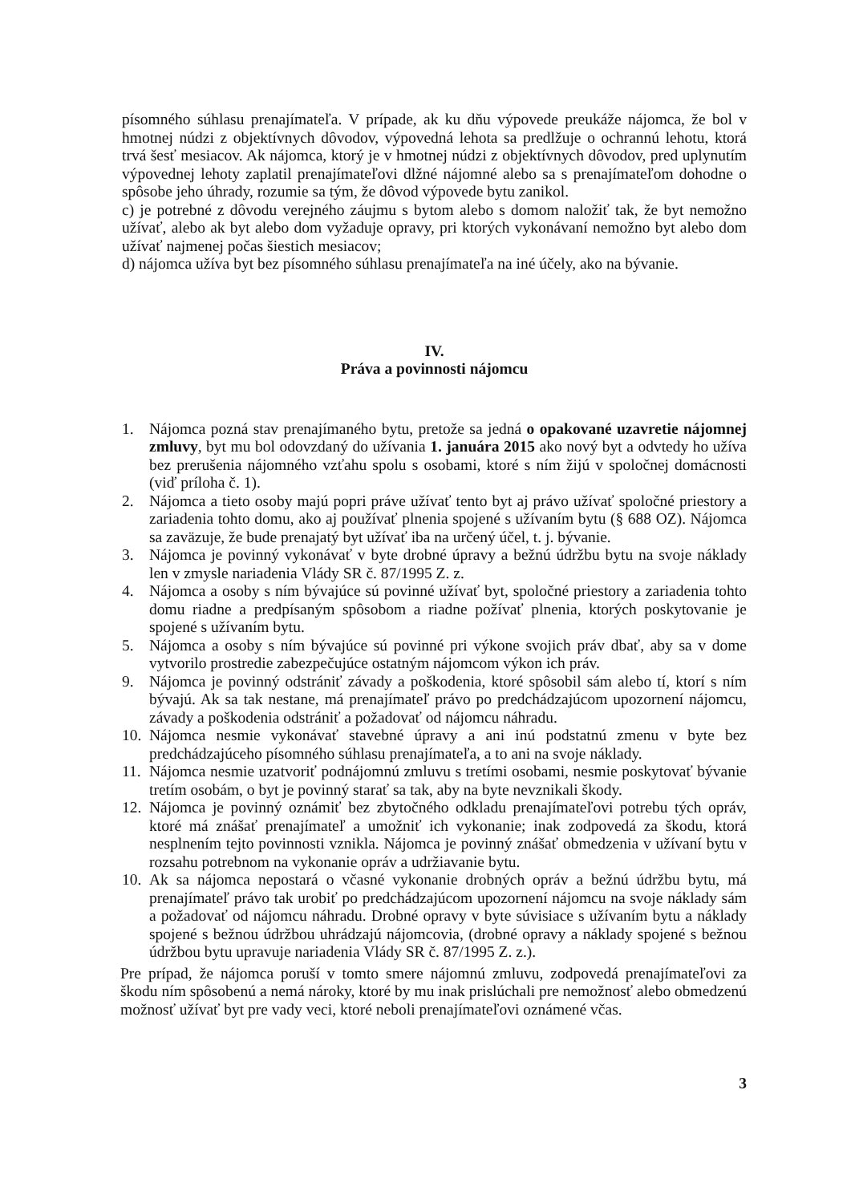písomného súhlasu prenajímateľa. V prípade, ak ku dňu výpovede preukáže nájomca, že bol v hmotnej núdzi z objektívnych dôvodov, výpovedná lehota sa predlžuje o ochrannú lehotu, ktorá trvá šesť mesiacov. Ak nájomca, ktorý je v hmotnej núdzi z objektívnych dôvodov, pred uplynutím výpovednej lehoty zaplatil prenajímateľovi dlžné nájomné alebo sa s prenajímateľom dohodne o spôsobe jeho úhrady, rozumie sa tým, že dôvod výpovede bytu zanikol.
c) je potrebné z dôvodu verejného záujmu s bytom alebo s domom naložiť tak, že byt nemožno užívať, alebo ak byt alebo dom vyžaduje opravy, pri ktorých vykonávaní nemožno byt alebo dom užívať najmenej počas šiestich mesiacov;
d) nájomca užíva byt bez písomného súhlasu prenajímateľa na iné účely, ako na bývanie.
IV.
Práva a povinnosti nájomcu
1. Nájomca pozná stav prenajímaného bytu, pretože sa jedná o opakované uzavretie nájomnej zmluvy, byt mu bol odovzdaný do užívania 1. januára 2015 ako nový byt a odvtedy ho užíva bez prerušenia nájomného vzťahu spolu s osobami, ktoré s ním žijú v spoločnej domácnosti (viď príloha č. 1).
2. Nájomca a tieto osoby majú popri práve užívať tento byt aj právo užívať spoločné priestory a zariadenia tohto domu, ako aj používať plnenia spojené s užívaním bytu (§ 688 OZ). Nájomca sa zaväzuje, že bude prenajatý byt užívať iba na určený účel, t. j. bývanie.
3. Nájomca je povinný vykonávať v byte drobné úpravy a bežnú údržbu bytu na svoje náklady len v zmysle nariadenia Vlády SR č. 87/1995 Z. z.
4. Nájomca a osoby s ním bývajúce sú povinné užívať byt, spoločné priestory a zariadenia tohto domu riadne a predpísaným spôsobom a riadne požívať plnenia, ktorých poskytovanie je spojené s užívaním bytu.
5. Nájomca a osoby s ním bývajúce sú povinné pri výkone svojich práv dbať, aby sa v dome vytvorilo prostredie zabezpečujúce ostatným nájomcom výkon ich práv.
9. Nájomca je povinný odstrániť závady a poškodenia, ktoré spôsobil sám alebo tí, ktorí s ním bývajú. Ak sa tak nestane, má prenajímateľ právo po predchádzajúcom upozornení nájomcu, závady a poškodenia odstrániť a požadovať od nájomcu náhradu.
10. Nájomca nesmie vykonávať stavebné úpravy a ani inú podstatnú zmenu v byte bez predchádzajúceho písomného súhlasu prenajímateľa, a to ani na svoje náklady.
11. Nájomca nesmie uzatvoriť podnájomnú zmluvu s tretími osobami, nesmie poskytovať bývanie tretím osobám, o byt je povinný starať sa tak, aby na byte nevznikali škody.
12. Nájomca je povinný oznámiť bez zbytočného odkladu prenajímateľovi potrebu tých opráv, ktoré má znášať prenajímateľ a umožniť ich vykonanie; inak zodpovedá za škodu, ktorá nesplnením tejto povinnosti vznikla. Nájomca je povinný znášať obmedzenia v užívaní bytu v rozsahu potrebnom na vykonanie opráv a udržiavanie bytu.
10. Ak sa nájomca nepostará o včasné vykonanie drobných opráv a bežnú údržbu bytu, má prenajímateľ právo tak urobiť po predchádzajúcom upozornení nájomcu na svoje náklady sám a požadovať od nájomcu náhradu. Drobné opravy v byte súvisiace s užívaním bytu a náklady spojené s bežnou údržbou uhrádzajú nájomcovia, (drobné opravy a náklady spojené s bežnou údržbou bytu upravuje nariadenia Vlády SR č. 87/1995 Z. z.).
Pre prípad, že nájomca poruší v tomto smere nájomnú zmluvu, zodpovedá prenajímateľovi za škodu ním spôsobenú a nemá nároky, ktoré by mu inak prislúchali pre nemožnosť alebo obmedzenú možnosť užívať byt pre vady veci, ktoré neboli prenajímateľovi oznámené včas.
3